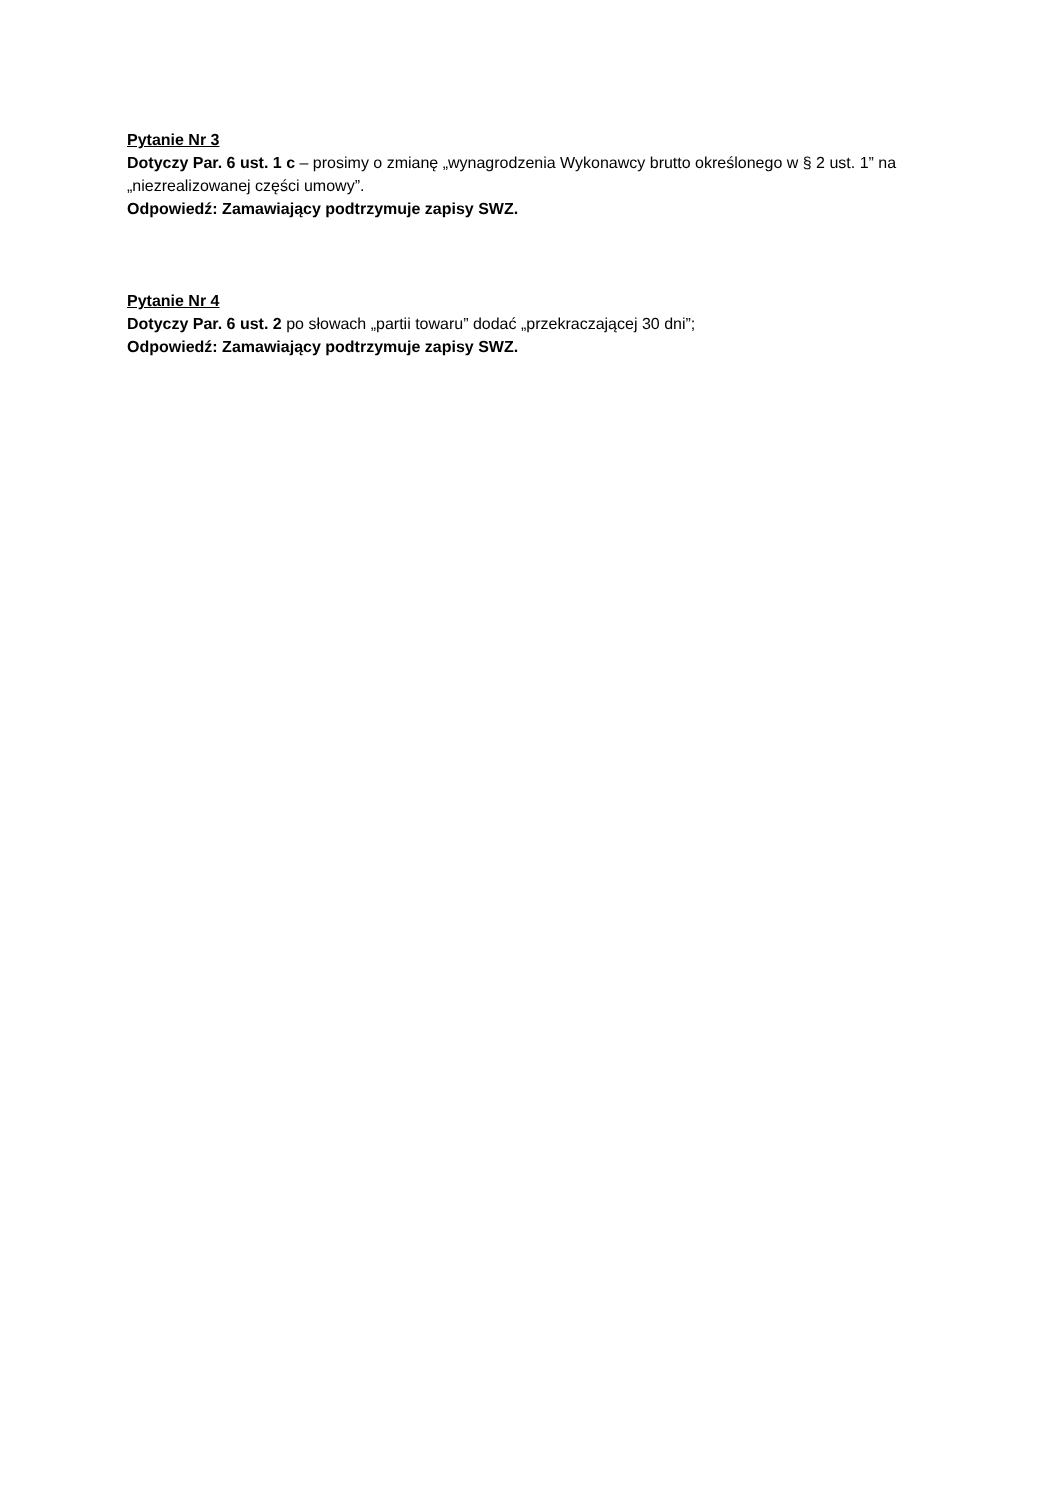Pytanie Nr 3
Dotyczy Par. 6 ust. 1 c – prosimy o zmianę „wynagrodzenia Wykonawcy brutto określonego w § 2 ust. 1” na „niezrealizowanej części umowy”.
Odpowiedź: Zamawiający podtrzymuje zapisy SWZ.
Pytanie Nr 4
Dotyczy Par. 6 ust. 2 po słowach „partii towaru” dodać „przekraczającej 30 dni”;
Odpowiedź: Zamawiający podtrzymuje zapisy SWZ.